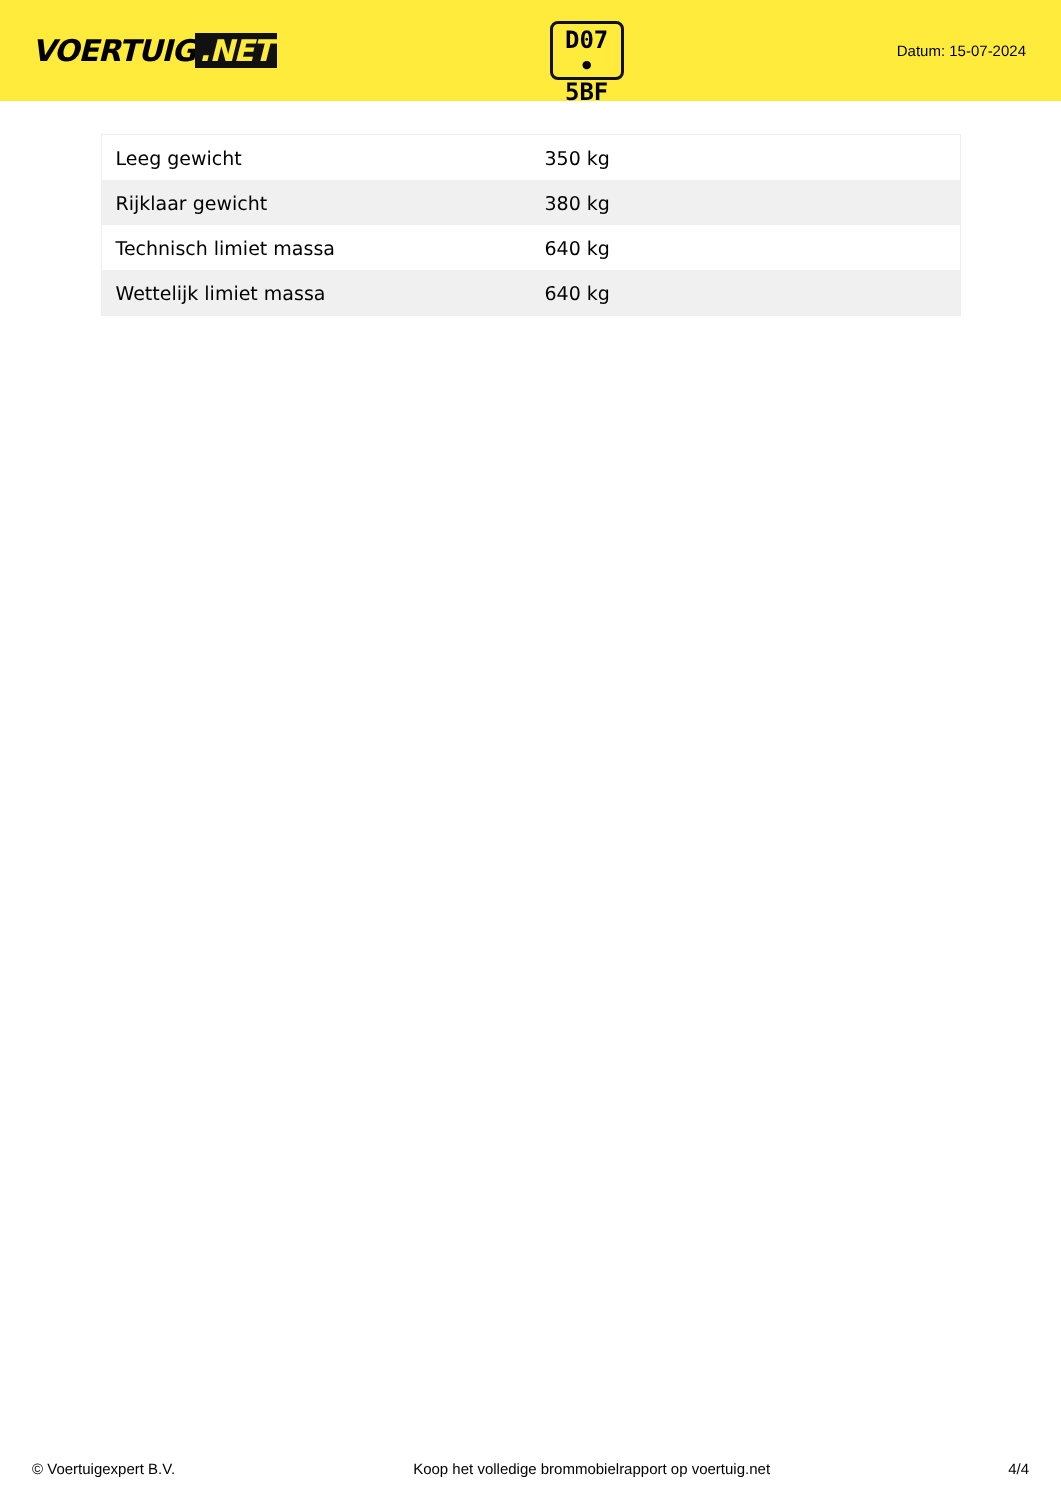VOERTUIG.NET
D07
• 5BF
Datum: 15-07-2024
| Leeg gewicht | 350 kg |
| Rijklaar gewicht | 380 kg |
| Technisch limiet massa | 640 kg |
| Wettelijk limiet massa | 640 kg |
© Voertuigexpert B.V. Koop het volledige brommobielrapport op voertuig.net 4/4